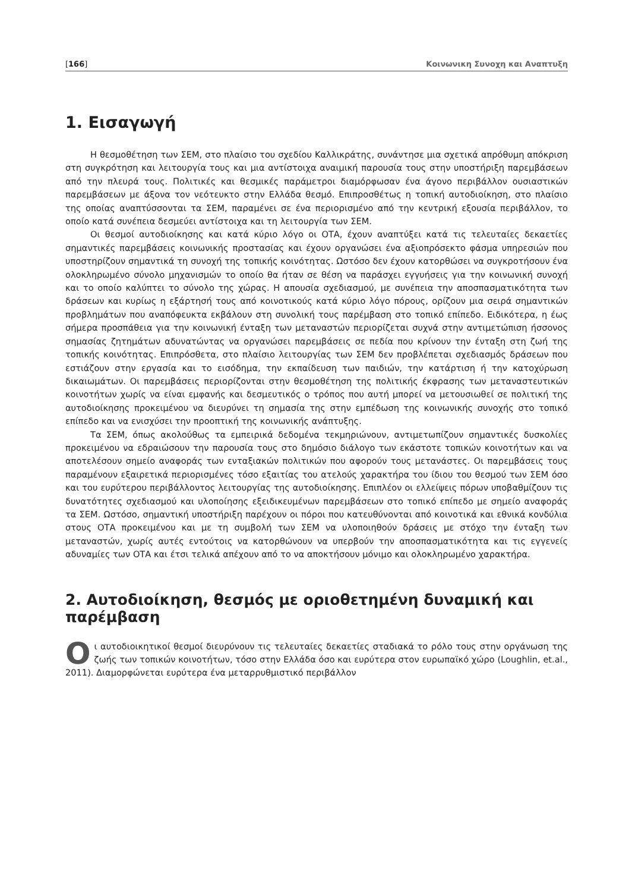[166] Κοινωνικη Συνοχη και Αναπτυξη
1. Εισαγωγή
Η θεσμοθέτηση των ΣΕΜ, στο πλαίσιο του σχεδίου Καλλικράτης, συνάντησε μια σχετικά απρόθυμη απόκριση στη συγκρότηση και λειτουργία τους και μια αντίστοιχα αναιμική παρουσία τους στην υποστήριξη παρεμβάσεων από την πλευρά τους. Πολιτικές και θεσμικές παράμετροι διαμόρφωσαν ένα άγονο περιβάλλον ουσιαστικών παρεμβάσεων με άξονα τον νεότευκτο στην Ελλάδα θεσμό. Επιπροσθέτως η τοπική αυτοδιοίκηση, στο πλαίσιο της οποίας αναπτύσσονται τα ΣΕΜ, παραμένει σε ένα περιορισμένο από την κεντρική εξουσία περιβάλλον, το οποίο κατά συνέπεια δεσμεύει αντίστοιχα και τη λειτουργία των ΣΕΜ.
Οι θεσμοί αυτοδιοίκησης και κατά κύριο λόγο οι ΟΤΑ, έχουν αναπτύξει κατά τις τελευταίες δεκαετίες σημαντικές παρεμβάσεις κοινωνικής προστασίας και έχουν οργανώσει ένα αξιοπρόσεκτο φάσμα υπηρεσιών που υποστηρίζουν σημαντικά τη συνοχή της τοπικής κοινότητας. Ωστόσο δεν έχουν κατορθώσει να συγκροτήσουν ένα ολοκληρωμένο σύνολο μηχανισμών το οποίο θα ήταν σε θέση να παράσχει εγγυήσεις για την κοινωνική συνοχή και το οποίο καλύπτει το σύνολο της χώρας. Η απουσία σχεδιασμού, με συνέπεια την αποσπασματικότητα των δράσεων και κυρίως η εξάρτησή τους από κοινοτικούς κατά κύριο λόγο πόρους, ορίζουν μια σειρά σημαντικών προβλημάτων που αναπόφευκτα εκβάλουν στη συνολική τους παρέμβαση στο τοπικό επίπεδο. Ειδικότερα, η έως σήμερα προσπάθεια για την κοινωνική ένταξη των μεταναστών περιορίζεται συχνά στην αντιμετώπιση ήσσονος σημασίας ζητημάτων αδυνατώντας να οργανώσει παρεμβάσεις σε πεδία που κρίνουν την ένταξη στη ζωή της τοπικής κοινότητας. Επιπρόσθετα, στο πλαίσιο λειτουργίας των ΣΕΜ δεν προβλέπεται σχεδιασμός δράσεων που εστιάζουν στην εργασία και το εισόδημα, την εκπαίδευση των παιδιών, την κατάρτιση ή την κατοχύρωση δικαιωμάτων. Οι παρεμβάσεις περιορίζονται στην θεσμοθέτηση της πολιτικής έκφρασης των μεταναστευτικών κοινοτήτων χωρίς να είναι εμφανής και δεσμευτικός ο τρόπος που αυτή μπορεί να μετουσιωθεί σε πολιτική της αυτοδιοίκησης προκειμένου να διευρύνει τη σημασία της στην εμπέδωση της κοινωνικής συνοχής στο τοπικό επίπεδο και να ενισχύσει την προοπτική της κοινωνικής ανάπτυξης.
Τα ΣΕΜ, όπως ακολούθως τα εμπειρικά δεδομένα τεκμηριώνουν, αντιμετωπίζουν σημαντικές δυσκολίες προκειμένου να εδραιώσουν την παρουσία τους στο δημόσιο διάλογο των εκάστοτε τοπικών κοινοτήτων και να αποτελέσουν σημείο αναφοράς των ενταξιακών πολιτικών που αφορούν τους μετανάστες. Οι παρεμβάσεις τους παραμένουν εξαιρετικά περιορισμένες τόσο εξαιτίας του ατελούς χαρακτήρα του ίδιου του θεσμού των ΣΕΜ όσο και του ευρύτερου περιβάλλοντος λειτουργίας της αυτοδιοίκησης. Επιπλέον οι ελλείψεις πόρων υποβαθμίζουν τις δυνατότητες σχεδιασμού και υλοποίησης εξειδικευμένων παρεμβάσεων στο τοπικό επίπεδο με σημείο αναφοράς τα ΣΕΜ. Ωστόσο, σημαντική υποστήριξη παρέχουν οι πόροι που κατευθύνονται από κοινοτικά και εθνικά κονδύλια στους ΟΤΑ προκειμένου και με τη συμβολή των ΣΕΜ να υλοποιηθούν δράσεις με στόχο την ένταξη των μεταναστών, χωρίς αυτές εντούτοις να κατορθώνουν να υπερβούν την αποσπασματικότητα και τις εγγενείς αδυναμίες των ΟΤΑ και έτσι τελικά απέχουν από το να αποκτήσουν μόνιμο και ολοκληρωμένο χαρακτήρα.
2. Αυτοδιοίκηση, θεσμός με οριοθετημένη δυναμική και παρέμβαση
Οι αυτοδιοικητικοί θεσμοί διευρύνουν τις τελευταίες δεκαετίες σταδιακά το ρόλο τους στην οργάνωση της ζωής των τοπικών κοινοτήτων, τόσο στην Ελλάδα όσο και ευρύτερα στον ευρωπαϊκό χώρο (Loughlin, et.al., 2011). Διαμορφώνεται ευρύτερα ένα μεταρρυθμιστικό περιβάλλον